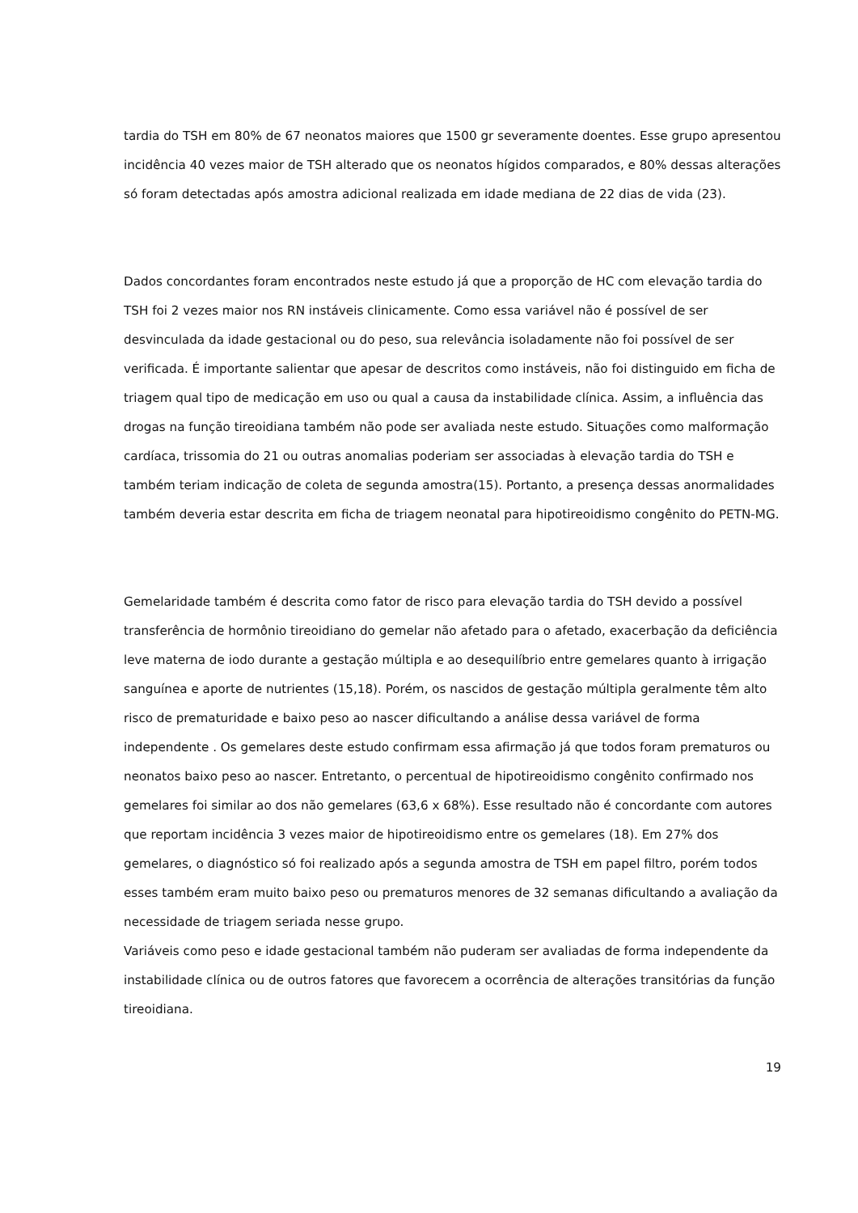tardia do TSH em 80% de 67 neonatos maiores que 1500 gr severamente doentes. Esse grupo apresentou incidência 40 vezes maior de TSH alterado que os neonatos hígidos comparados, e 80% dessas alterações só foram detectadas após amostra adicional realizada em idade mediana de 22 dias de vida (23).
Dados concordantes foram encontrados neste estudo já que a proporção de HC com elevação tardia do TSH foi 2 vezes maior nos RN instáveis clinicamente. Como essa variável não é possível de ser desvinculada da idade gestacional ou do peso, sua relevância isoladamente não foi possível de ser verificada. É importante salientar que apesar de descritos como instáveis, não foi distinguido em ficha de triagem qual tipo de medicação em uso ou qual a causa da instabilidade clínica. Assim, a influência das drogas na função tireoidiana também não pode ser avaliada neste estudo. Situações como malformação cardíaca, trissomia do 21 ou outras anomalias poderiam ser associadas à elevação tardia do TSH e também teriam indicação de coleta de segunda amostra(15). Portanto, a presença dessas anormalidades também deveria estar descrita em ficha de triagem neonatal para hipotireoidismo congênito do PETN-MG.
Gemelaridade também é descrita como fator de risco para elevação tardia do TSH devido a possível transferência de hormônio tireoidiano do gemelar não afetado para o afetado, exacerbação da deficiência leve materna de iodo durante a gestação múltipla e ao desequilíbrio entre gemelares quanto à irrigação sanguínea e aporte de nutrientes (15,18). Porém, os nascidos de gestação múltipla geralmente têm alto risco de prematuridade e baixo peso ao nascer dificultando a análise dessa variável de forma independente . Os gemelares deste estudo confirmam essa afirmação já que todos foram prematuros ou neonatos baixo peso ao nascer. Entretanto, o percentual de hipotireoidismo congênito confirmado nos gemelares foi similar ao dos não gemelares (63,6 x 68%). Esse resultado não é concordante com autores que reportam incidência 3 vezes maior de hipotireoidismo entre os gemelares (18). Em 27% dos gemelares, o diagnóstico só foi realizado após a segunda amostra de TSH em papel filtro, porém todos esses também eram muito baixo peso ou prematuros menores de 32 semanas dificultando a avaliação da necessidade de triagem seriada nesse grupo.
Variáveis como peso e idade gestacional também não puderam ser avaliadas de forma independente da instabilidade clínica ou de outros fatores que favorecem a ocorrência de alterações transitórias da função tireoidiana.
19